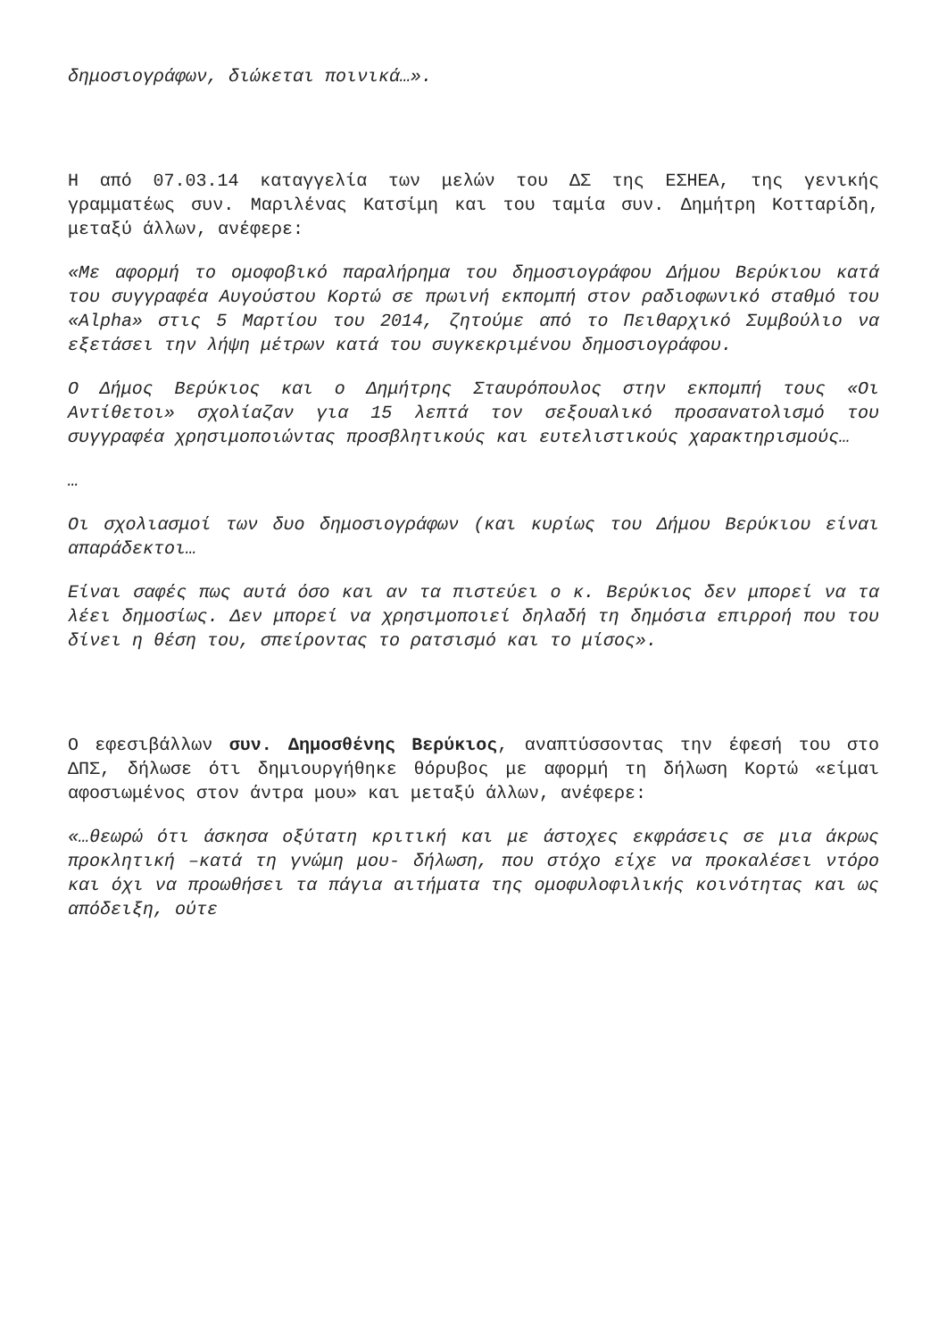δημοσιογράφων, διώκεται ποινικά…».
Η από 07.03.14 καταγγελία των μελών του ΔΣ της ΕΣΗΕΑ, της γενικής γραμματέως συν. Μαριλένας Κατσίμη και του ταμία συν. Δημήτρη Κοτταρίδη, μεταξύ άλλων, ανέφερε:
«Με αφορμή το ομοφοβικό παραλήρημα του δημοσιογράφου Δήμου Βερύκιου κατά του συγγραφέα Αυγούστου Κορτώ σε πρωινή εκπομπή στον ραδιοφωνικό σταθμό του «Alpha» στις 5 Μαρτίου του 2014, ζητούμε από το Πειθαρχικό Συμβούλιο να εξετάσει την λήψη μέτρων κατά του συγκεκριμένου δημοσιογράφου.
Ο Δήμος Βερύκιος και ο Δημήτρης Σταυρόπουλος στην εκπομπή τους «Οι Αντίθετοι» σχολίαζαν για 15 λεπτά τον σεξουαλικό προσανατολισμό του συγγραφέα χρησιμοποιώντας προσβλητικούς και ευτελιστικούς χαρακτηρισμούς…
…
Οι σχολιασμοί των δυο δημοσιογράφων (και κυρίως του Δήμου Βερύκιου είναι απαράδεκτοι…
Είναι σαφές πως αυτά όσο και αν τα πιστεύει ο κ. Βερύκιος δεν μπορεί να τα λέει δημοσίως. Δεν μπορεί να χρησιμοποιεί δηλαδή τη δημόσια επιρροή που του δίνει η θέση του, σπείροντας το ρατσισμό και το μίσος».
Ο εφεσιβάλλων συν. Δημοσθένης Βερύκιος, αναπτύσσοντας την έφεσή του στο ΔΠΣ, δήλωσε ότι δημιουργήθηκε θόρυβος με αφορμή τη δήλωση Κορτώ «είμαι αφοσιωμένος στον άντρα μου» και μεταξύ άλλων, ανέφερε:
«…θεωρώ ότι άσκησα οξύτατη κριτική και με άστοχες εκφράσεις σε μια άκρως προκλητική –κατά τη γνώμη μου- δήλωση, που στόχο είχε να προκαλέσει ντόρο και όχι να προωθήσει τα πάγια αιτήματα της ομοφυλοφιλικής κοινότητας και ως απόδειξη, ούτε